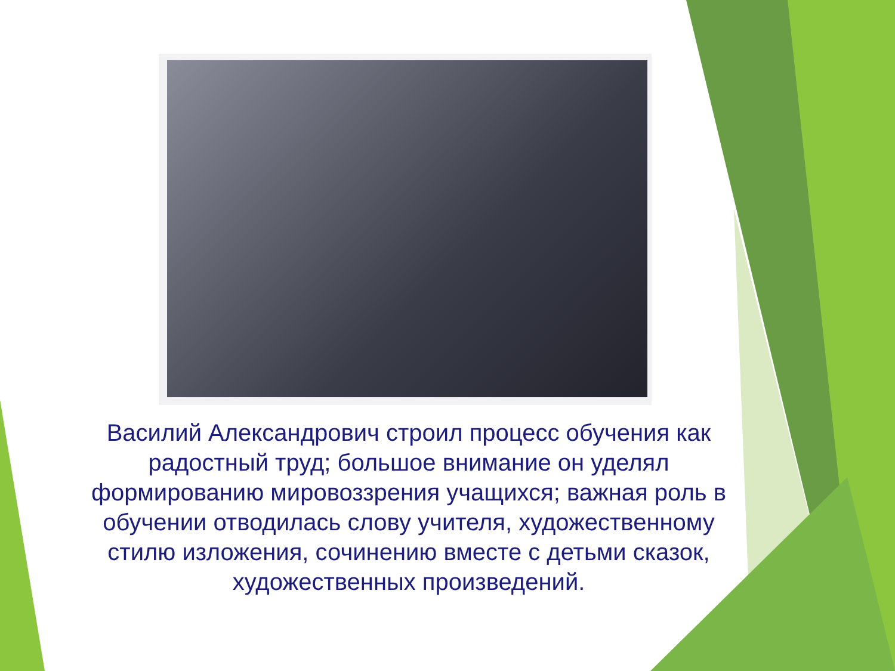Василий Александрович строил процесс обучения как радостный труд; большое внимание он уделял формированию мировоззрения учащихся; важная роль в обучении отводилась слову учителя, художественному стилю изложения, сочинению вместе с детьми сказок, художественных произведений.